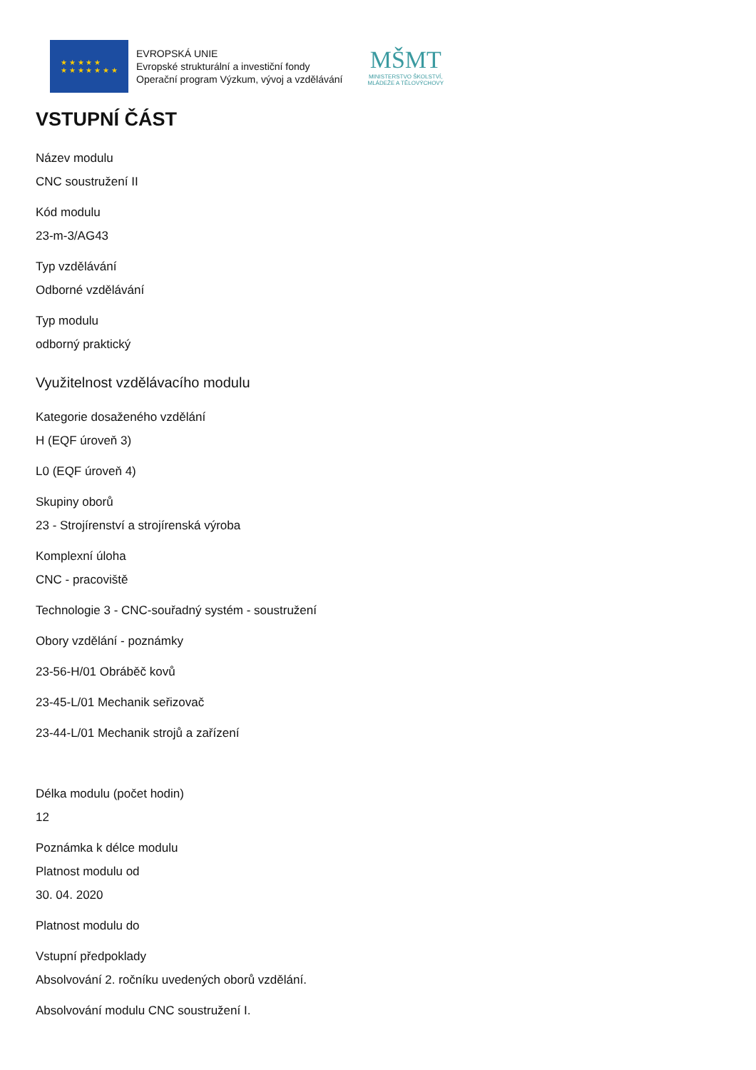★ ★ ★ ★ ★
★ ★ ★ ★ ★ ★ ★
EVROPSKÁ UNIE
Evropské strukturální a investiční fondy
Operační program Výzkum, vývoj a vzdělávání
MŠMT
MINISTERSTVO ŠKOLSTVÍ,
MLÁDEŽE A TĚLOVÝCHOVY
VSTUPNÍ ČÁST
Název modulu
CNC soustružení II
Kód modulu
23-m-3/AG43
Typ vzdělávání
Odborné vzdělávání
Typ modulu
odborný praktický
Využitelnost vzdělávacího modulu
Kategorie dosaženého vzdělání
H (EQF úroveň 3)
L0 (EQF úroveň 4)
Skupiny oborů
23 - Strojírenství a strojírenská výroba
Komplexní úloha
CNC - pracoviště
Technologie 3 - CNC-souřadný systém - soustružení
Obory vzdělání - poznámky
23-56-H/01 Obráběč kovů
23-45-L/01 Mechanik seřizovač
23-44-L/01 Mechanik strojů a zařízení
Délka modulu (počet hodin)
12
Poznámka k délce modulu
Platnost modulu od
30. 04. 2020
Platnost modulu do
Vstupní předpoklady
Absolvování 2. ročníku uvedených oborů vzdělání.
Absolvování modulu CNC soustružení I.